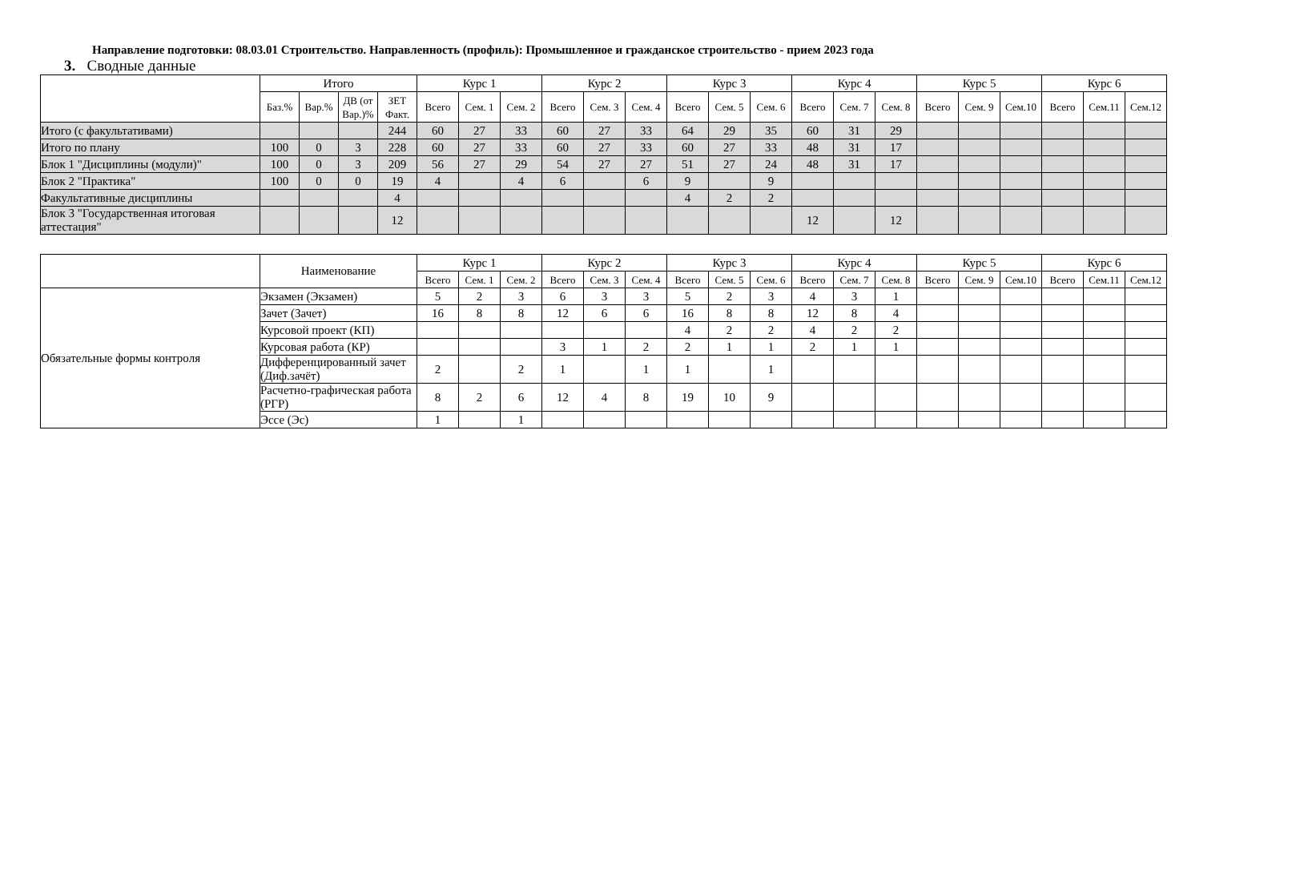Направление подготовки: 08.03.01 Строительство. Направленность (профиль): Промышленное и гражданское строительство - прием 2023 года
3. Сводные данные
| | Итого | | | | Курс 1 | | | Курс 2 | | | Курс 3 | | | Курс 4 | | | Курс 5 | | | Курс 6 | | |
| --- | --- | --- | --- | --- | --- | --- | --- | --- | --- | --- | --- | --- | --- | --- | --- | --- | --- | --- | --- | --- | --- | --- |
| | Баз.% | Вар.% | ДВ (от Вар.)% | ЗЕТ Факт. | Всего | Сем. 1 | Сем. 2 | Всего | Сем. 3 | Сем. 4 | Всего | Сем. 5 | Сем. 6 | Всего | Сем. 7 | Сем. 8 | Всего | Сем. 9 | Сем.10 | Всего | Сем.11 | Сем.12 |
| Итого (с факультативами) | | | | 244 | 60 | 27 | 33 | 60 | 27 | 33 | 64 | 29 | 35 | 60 | 31 | 29 | | | | | | |
| Итого по плану | 100 | 0 | 3 | 228 | 60 | 27 | 33 | 60 | 27 | 33 | 60 | 27 | 33 | 48 | 31 | 17 | | | | | | |
| Блок 1 "Дисциплины (модули)" | 100 | 0 | 3 | 209 | 56 | 27 | 29 | 54 | 27 | 27 | 51 | 27 | 24 | 48 | 31 | 17 | | | | | | |
| Блок 2 "Практика" | 100 | 0 | 0 | 19 | 4 | | 4 | 6 | | 6 | 9 | | 9 | | | | | | | | | |
| Факультативные дисциплины | | | | 4 | | | | | | | 4 | 2 | 2 | | | | | | | | | |
| Блок 3 "Государственная итоговая аттестация" | | | | 12 | | | | | | | | | | 12 | | 12 | | | | | | |
| | Наименование | Курс 1 | | | Курс 2 | | | Курс 3 | | | Курс 4 | | | Курс 5 | | | Курс 6 | | |
| --- | --- | --- | --- | --- | --- | --- | --- | --- | --- | --- | --- | --- | --- | --- | --- | --- | --- | --- | --- |
| | | Всего | Сем. 1 | Сем. 2 | Всего | Сем. 3 | Сем. 4 | Всего | Сем. 5 | Сем. 6 | Всего | Сем. 7 | Сем. 8 | Всего | Сем. 9 | Сем.10 | Всего | Сем.11 | Сем.12 |
| Обязательные формы контроля | Экзамен (Экзамен) | 5 | 2 | 3 | 6 | 3 | 3 | 5 | 2 | 3 | 4 | 3 | 1 | | | | | | |
| | Зачет (Зачет) | 16 | 8 | 8 | 12 | 6 | 6 | 16 | 8 | 8 | 12 | 8 | 4 | | | | | | |
| | Курсовой проект (КП) | | | | | | | 4 | 2 | 2 | 4 | 2 | 2 | | | | | | |
| | Курсовая работа (КР) | | | | 3 | 1 | 2 | 2 | 1 | 1 | 2 | 1 | 1 | | | | | | |
| | Дифференцированный зачет (Диф.зачёт) | 2 | | 2 | 1 | | 1 | 1 | | 1 | | | | | | | | | |
| | Расчетно-графическая работа (РГР) | 8 | 2 | 6 | 12 | 4 | 8 | 19 | 10 | 9 | | | | | | | | | |
| | Эссе (Эс) | 1 | | 1 | | | | | | | | | | | | | | | |